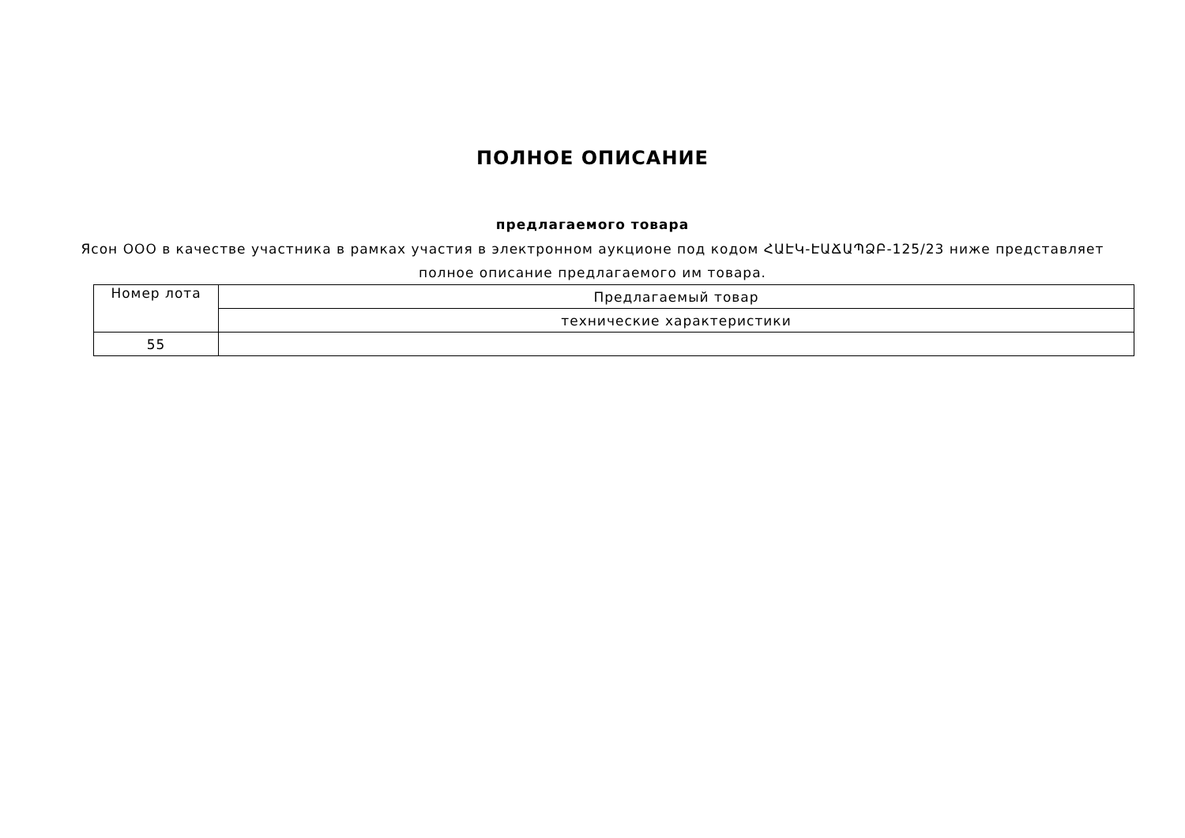ПОЛНОЕ ОПИСАНИЕ
предлагаемого товара
Ясон ООО в качестве участника в рамках участия в электронном аукционе под кодом ՀԱԷԿ-ԷԱՃԱՊՁԲ-125/23 ниже представляет полное описание предлагаемого им товара.
| Номер лота | Предлагаемый товар |
| | технические характеристики |
| 55 | |